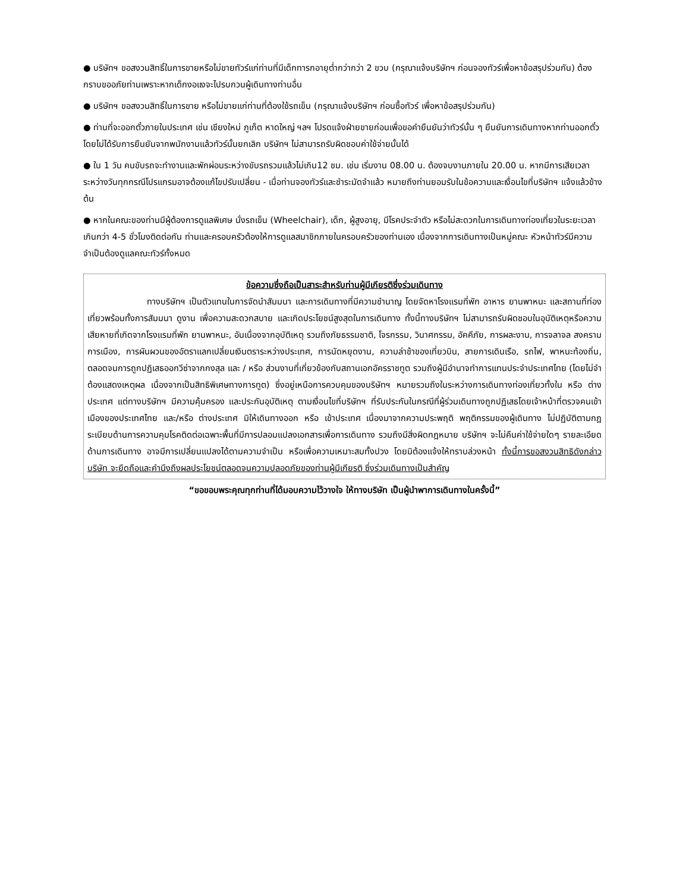● บริษัทฯ ขอสงวนสิทธิ์ในการขายหรือไม่ขายทัวร์แก่ท่านที่มีเด็กทารกอายุต่ำกว่ากว่า 2 ขวบ (กรุณาแจ้งบริษัทฯ ก่อนจองทัวร์เพื่อหาข้อสรุปร่วมกัน) ต้องกราบขออภัยท่านเพราะหากเด็กงอแงจะไปรบกวนผู้เดินทางท่านอื่น
● บริษัทฯ ขอสงวนสิทธิ์ในการขาย หรือไม่ขายแก่ท่านที่ต้องใช้รถเข็น (กรุณาแจ้งบริษัทฯ ก่อนซื้อทัวร์ เพื่อหาข้อสรุปร่วมกัน)
● ท่านที่จะออกตั๋วภายในประเทศ เช่น เชียงใหม่ ภูเก็ต หาดใหญ่ ฯลฯ โปรดแจ้งฝ่ายขายก่อนเพื่อขอคำยืนยันว่าทัวร์นั้น ๆ ยืนยันการเดินทางหากท่านออกตั๋วโดยไม่ได้รับการยืนยันจากพนักงานแล้วทัวร์นั้นยกเลิก บริษัทฯ ไม่สามารถรับผิดชอบค่าใช้จ่ายนั้นได้
● ใน 1 วัน คนขับรถจะทำงานและพักผ่อนระหว่างขับรถรวมแล้วไม่เกิน12 ชม. เช่น เริ่มงาน 08.00 น. ต้องจบงานภายใน 20.00 น. หากมีการเสียเวลาระหว่างวันทุกกรณีโปรแกรมอาจต้องแก้ไขปรับเปลี่ยน - เมื่อท่านจองทัวร์และชำระมัดจำแล้ว หมายถึงท่านยอมรับในข้อความและเงื่อนไขที่บริษัทฯ แจ้งแล้วข้างต้น
● หากในคณะของท่านมีผู้ต้องการดูแลพิเศษ นั่งรถเข็น (Wheelchair), เด็ก, ผู้สูงอายุ, มีโรคประจำตัว หรือไม่สะดวกในการเดินทางท่องเที่ยวในระยะเวลาเกินกว่า 4-5 ชั่วโมงติดต่อกัน ท่านและครอบครัวต้องให้การดูแลสมาชิกภายในครอบครัวของท่านเอง เนื่องจากการเดินทางเป็นหมู่คณะ หัวหน้าทัวร์มีความจำเป็นต้องดูแลคณะทัวร์ทั้งหมด
ข้อความซึ่งถือเป็นสาระสำหรับท่านผู้มีเกียรติซึ่งร่วมเดินทาง
ทางบริษัทฯ เป็นตัวแทนในการจัดนำสัมมนา และการเดินทางที่มีความชำนาญ โดยจัดหาโรงแรมที่พัก อาหาร ยานพาหนะ และสถานที่ท่องเที่ยวพร้อมทั้งการสัมมนา ดูงาน เพื่อความสะดวกสบาย และเกิดประโยชน์สูงสุดในการเดินทาง ทั้งนี้ทางบริษัทฯ ไม่สามารถรับผิดชอบในอุบัติเหตุหรือความเสียหายที่เกิดจากโรงแรมที่พัก ยานพาหนะ, อันเนื่องจากอุบัติเหตุ รวมถึงภัยธรรมชาติ, โจรกรรม, วินาศกรรม, อัคคีภัย, การผละงาน, การจลาจล สงครามการเมือง, การผันผวนของอัตราแลกเปลี่ยนเงินตราระหว่างประเทศ, การนัดหยุดงาน, ความล่าช้าของเที่ยวบิน, สายการเดินเรือ, รถไฟ, พาหนะท้องถิ่น, ตลอดจนการถูกปฏิเสธออกวีซ่าจากกงสุล และ / หรือ ส่วนงานที่เกี่ยวข้องกับสถานเอกอัครราชทูต รวมถึงผู้มีอำนาจทำการแทนประจำประเทศไทย (โดยไม่จำต้องแสดงเหตุผล เนื่องจากเป็นสิทธิพิเศษทางการทูต) ซึ่งอยู่เหนือการควบคุมของบริษัทฯ หมายรวมถึงในระหว่างการเดินทางท่องเที่ยวทั้งใน หรือ ต่างประเทศ แต่ทางบริษัทฯ มีความคุ้มครอง และประกันอุบัติเหตุ ตามเงื่อนไขที่บริษัทฯ ที่รับประกันในกรณีที่ผู้ร่วมเดินทางถูกปฏิเสธโดยเจ้าหน้าที่ตรวจคนเข้าเมืองของประเทศไทย และ/หรือ ต่างประเทศ มิให้เดินทางออก หรือ เข้าประเทศ เนื่องมาจากความประพฤติ พฤติกรรมของผู้เดินทาง ไม่ปฏิบัติตามกฎระเบียบด้านการความคุมโรคติดต่อเฉพาะพื้นที่มีการปลอมแปลงเอกสารเพื่อการเดินทาง รวมถึงมีสิ่งผิดกฎหมาย บริษัทฯ จะไม่คืนค่าใช้จ่ายใดๆ รายละเอียดด้านการเดินทาง อาจมีการเปลี่ยนแปลงได้ตามความจำเป็น หรือเพื่อความเหมาะสมทั้งปวง โดยมิต้องแจ้งให้ทราบล่วงหน้า ทั้งนี้การขอสงวนสิทธิดังกล่าว บริษัท จะยึดถือและคำนึงถึงผลประโยชน์ตลอดจนความปลอดภัยของท่านผู้มีเกียรติ ซึ่งร่วมเดินทางเป็นสำคัญ
“ขอขอบพระคุณทุกท่านที่ได้มอบความไว้วางใจ ให้ทางบริษัท เป็นผู้นำพาการเดินทางในครั้งนี้”